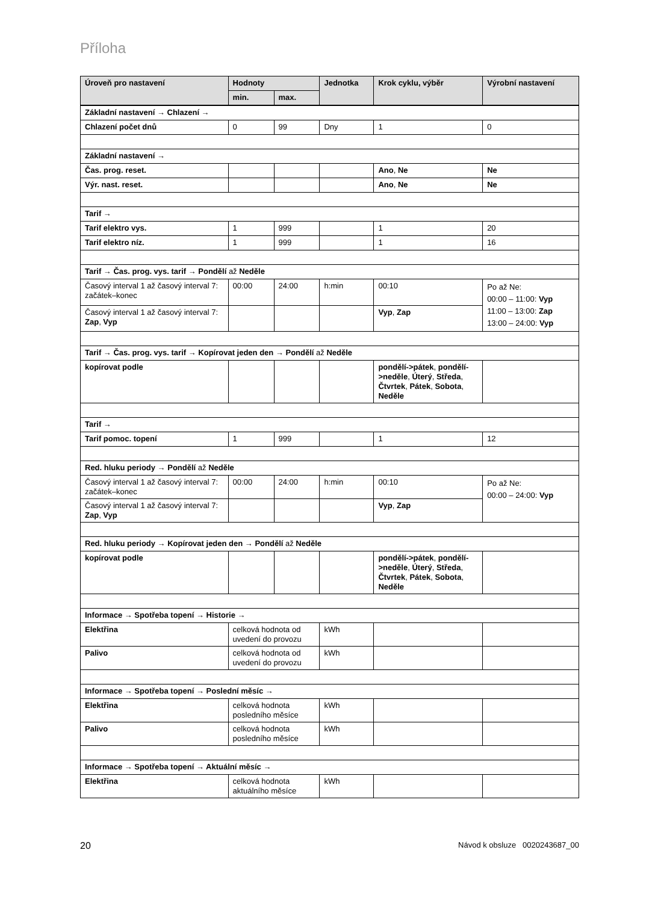Příloha
| Úroveň pro nastavení | Hodnoty | | Jednotka | Krok cyklu, výběr | Výrobní nastavení |
| --- | --- | --- | --- | --- | --- |
| | min. | max. | | | |
| Základní nastavení → Chlazení → | | | | | |
| Chlazení počet dnů | 0 | 99 | Dny | 1 | 0 |
| Základní nastavení → | | | | | |
| Čas. prog. reset. | | | | Ano , Ne | Ne |
| Výr. nast. reset. | | | | Ano , Ne | Ne |
| Tarif → | | | | | |
| Tarif elektro vys. | 1 | 999 | | 1 | 20 |
| Tarif elektro níz. | 1 | 999 | | 1 | 16 |
| Tarif → Čas. prog. vys. tarif → Pondělí až Neděle | | | | | |
| Časový interval 1 až časový interval 7: začátek–konec | 00:00 | 24:00 | h:min | 00:10 | Po až Ne: 00:00 – 11:00: Vyp 11:00 – 13:00: Zap 13:00 – 24:00: Vyp |
| Časový interval 1 až časový interval 7: Zap , Vyp | | | | Vyp , Zap | |
| Tarif → Čas. prog. vys. tarif → Kopírovat jeden den → Pondělí až Neděle | | | | | |
| kopírovat podle | | | | pondělí->pátek , pondělí->neděle , Úterý , Středa , Čtvrtek , Pátek , Sobota , Neděle | |
| Tarif → | | | | | |
| Tarif pomoc. topení | 1 | 999 | | 1 | 12 |
| Red. hluku periody → Pondělí až Neděle | | | | | |
| Časový interval 1 až časový interval 7: začátek–konec | 00:00 | 24:00 | h:min | 00:10 | Po až Ne: 00:00 – 24:00: Vyp |
| Časový interval 1 až časový interval 7: Zap , Vyp | | | | Vyp , Zap | |
| Red. hluku periody → Kopírovat jeden den → Pondělí až Neděle | | | | | |
| kopírovat podle | | | | pondělí->pátek , pondělí->neděle , Úterý , Středa , Čtvrtek , Pátek , Sobota , Neděle | |
| Informace → Spotřeba topení → Historie → | | | | | |
| Elektřina | celková hodnota od uvedení do provozu | | kWh | | |
| Palivo | celková hodnota od uvedení do provozu | | kWh | | |
| Informace → Spotřeba topení → Poslední měsíc → | | | | | |
| Elektřina | celková hodnota posledního měsíce | | kWh | | |
| Palivo | celková hodnota posledního měsíce | | kWh | | |
| Informace → Spotřeba topení → Aktuální měsíc → | | | | | |
| Elektřina | celková hodnota aktuálního měsíce | | kWh | | |
20 Návod k obsluze 0020243687_00